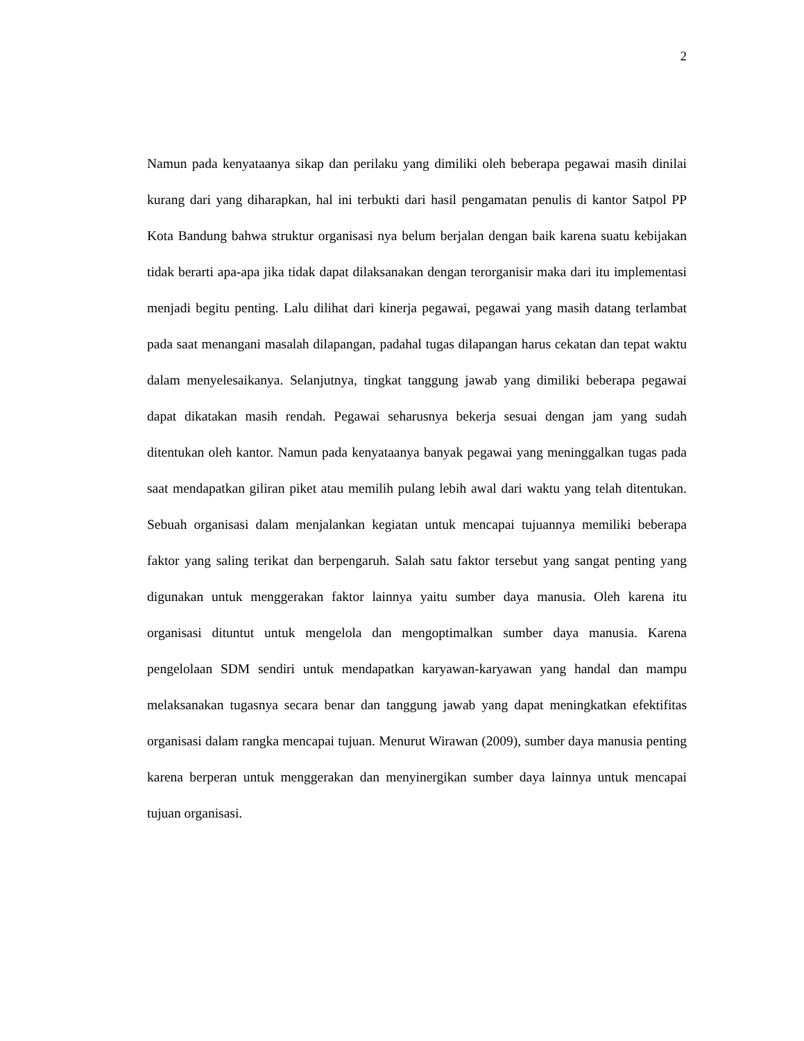2
Namun pada kenyataanya sikap dan perilaku yang dimiliki oleh beberapa pegawai masih dinilai kurang dari yang diharapkan, hal ini terbukti dari hasil pengamatan penulis di kantor Satpol PP Kota Bandung bahwa struktur organisasi nya belum berjalan dengan baik karena suatu kebijakan tidak berarti apa-apa jika tidak dapat dilaksanakan dengan terorganisir maka dari itu implementasi menjadi begitu penting. Lalu dilihat dari kinerja pegawai, pegawai yang masih datang terlambat pada saat menangani masalah dilapangan, padahal tugas dilapangan harus cekatan dan tepat waktu dalam menyelesaikanya. Selanjutnya, tingkat tanggung jawab yang dimiliki beberapa pegawai dapat dikatakan masih rendah. Pegawai seharusnya bekerja sesuai dengan jam yang sudah ditentukan oleh kantor. Namun pada kenyataanya banyak pegawai yang meninggalkan tugas pada saat mendapatkan giliran piket atau memilih pulang lebih awal dari waktu yang telah ditentukan. Sebuah organisasi dalam menjalankan kegiatan untuk mencapai tujuannya memiliki beberapa faktor yang saling terikat dan berpengaruh. Salah satu faktor tersebut yang sangat penting yang digunakan untuk menggerakan faktor lainnya yaitu sumber daya manusia. Oleh karena itu organisasi dituntut untuk mengelola dan mengoptimalkan sumber daya manusia. Karena pengelolaan SDM sendiri untuk mendapatkan karyawan-karyawan yang handal dan mampu melaksanakan tugasnya secara benar dan tanggung jawab yang dapat meningkatkan efektifitas organisasi dalam rangka mencapai tujuan. Menurut Wirawan (2009), sumber daya manusia penting karena berperan untuk menggerakan dan menyinergikan sumber daya lainnya untuk mencapai tujuan organisasi.